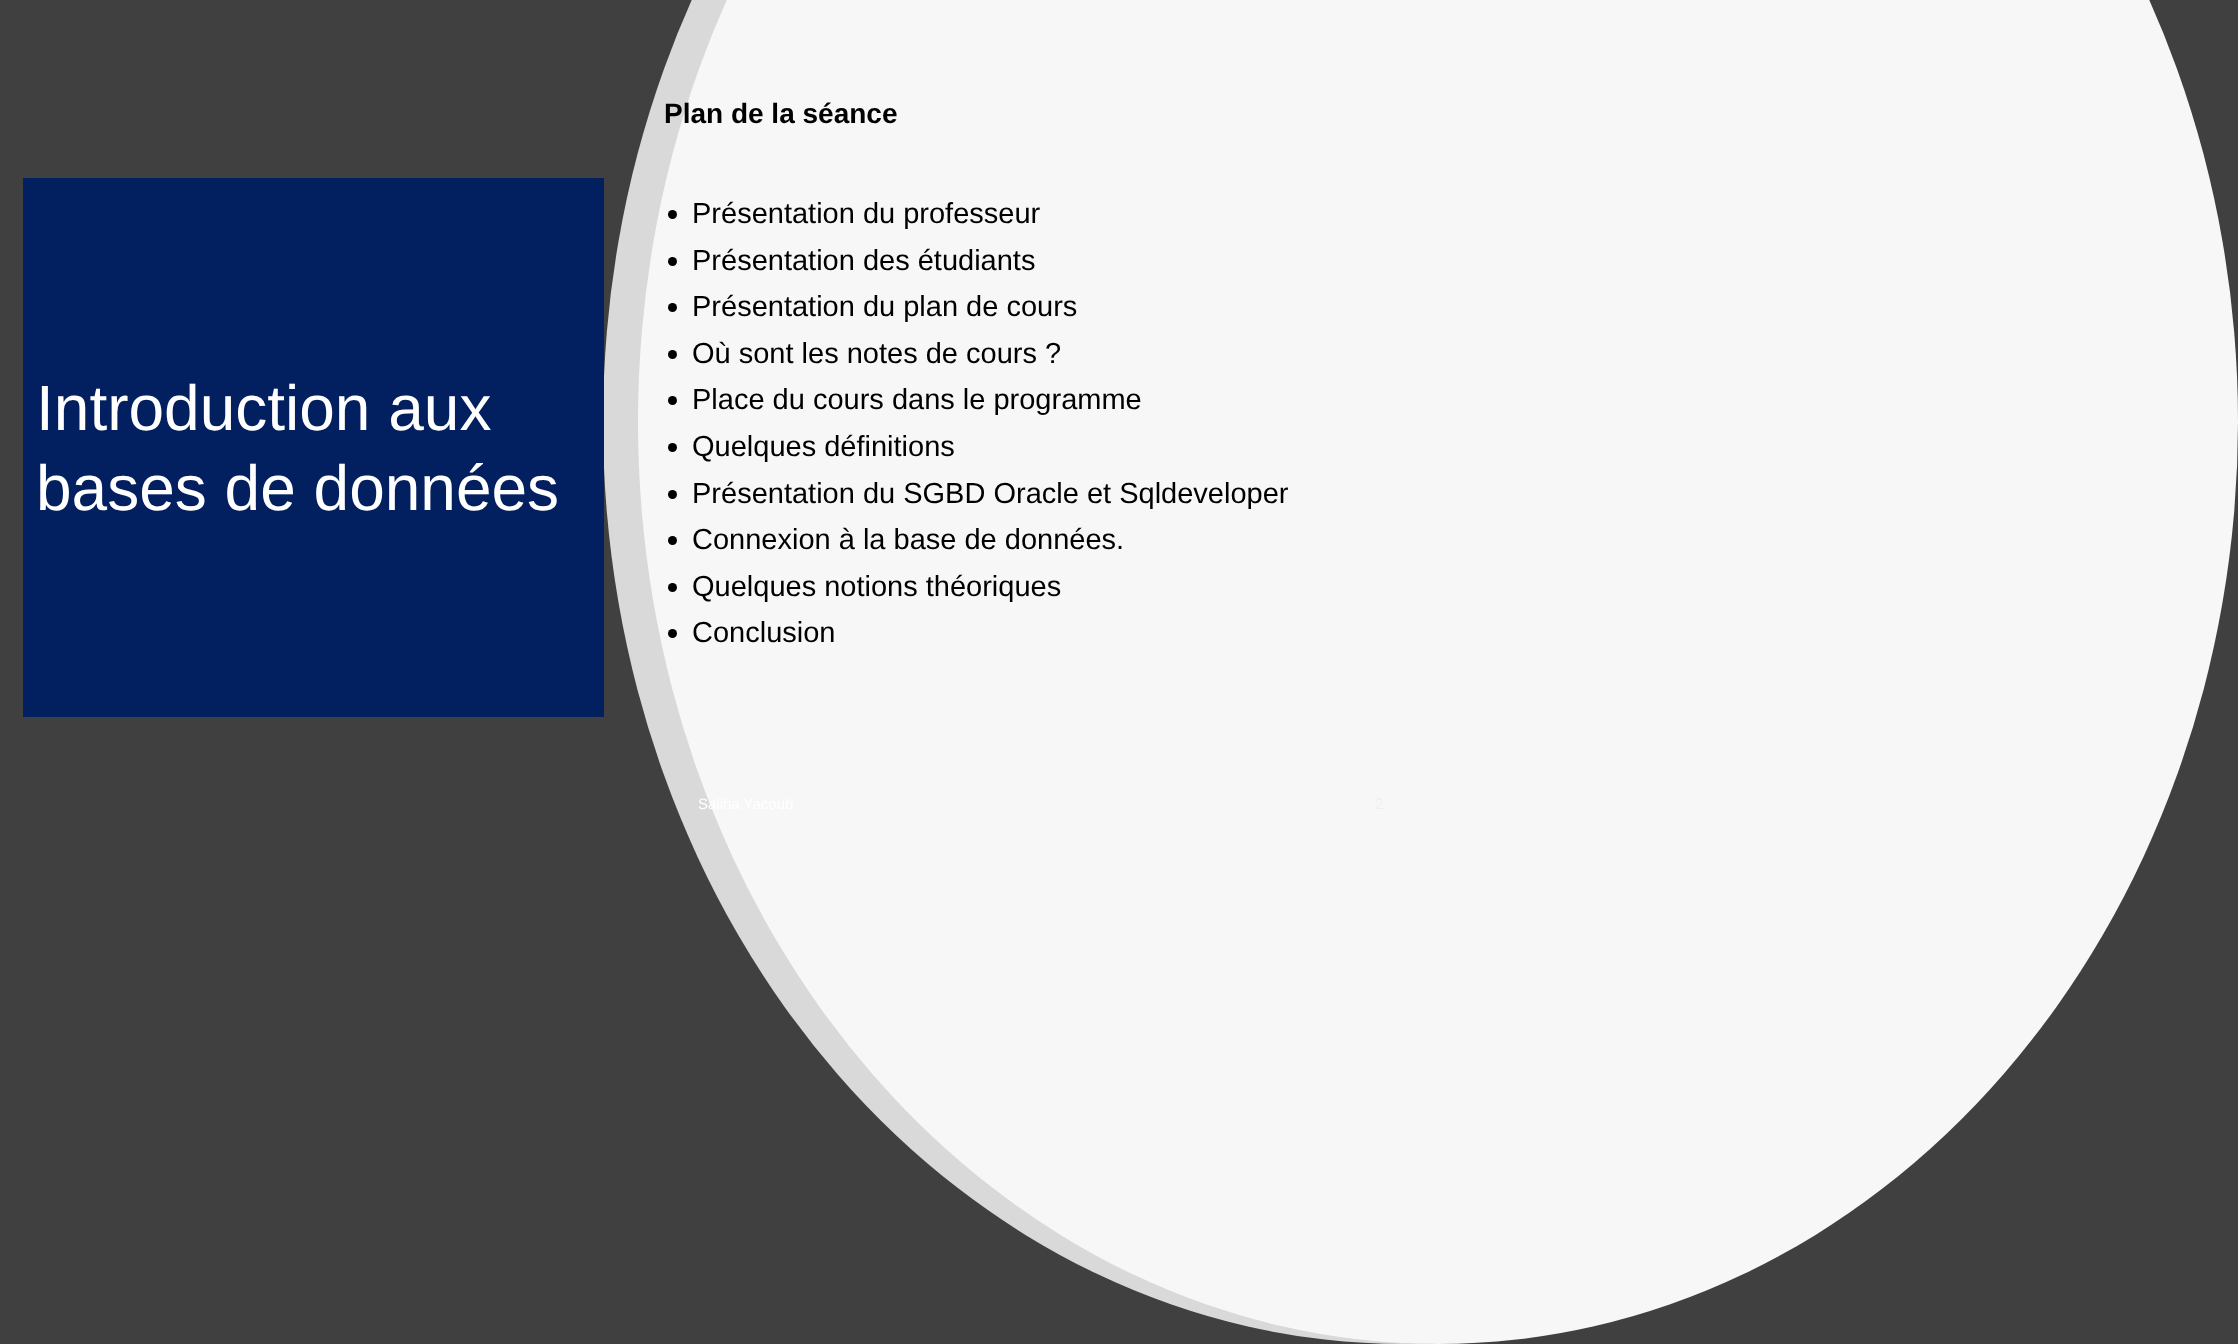Introduction aux bases de données
Plan de la séance
Présentation du professeur
Présentation des étudiants
Présentation du plan de cours
Où sont les notes de cours ?
Place du cours dans le programme
Quelques définitions
Présentation du SGBD Oracle et Sqldeveloper
Connexion à la base de données.
Quelques notions théoriques
Conclusion
Saliha Yacoub 2